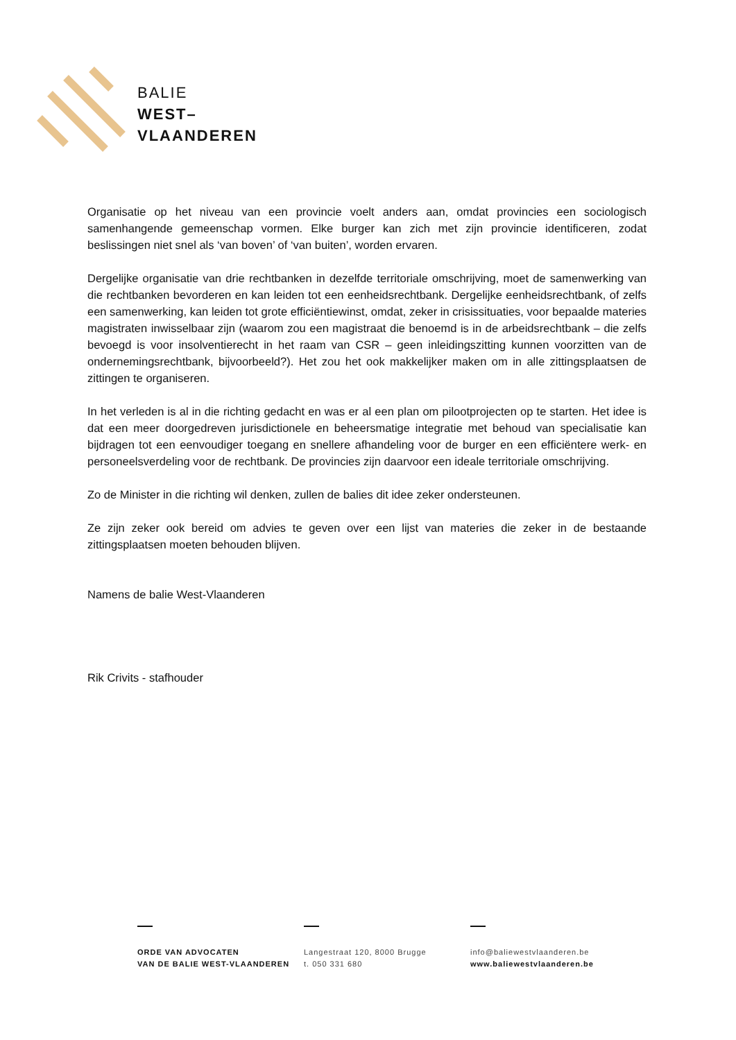BALIE
WEST–
VLAANDEREN
Organisatie op het niveau van een provincie voelt anders aan, omdat provincies een sociologisch samenhangende gemeenschap vormen. Elke burger kan zich met zijn provincie identificeren, zodat beslissingen niet snel als ‘van boven’ of ‘van buiten’, worden ervaren.
Dergelijke organisatie van drie rechtbanken in dezelfde territoriale omschrijving, moet de samenwerking van die rechtbanken bevorderen en kan leiden tot een eenheidsrechtbank. Dergelijke eenheidsrechtbank, of zelfs een samenwerking, kan leiden tot grote efficiëntiewinst, omdat, zeker in crisissituaties, voor bepaalde materies magistraten inwisselbaar zijn (waarom zou een magistraat die benoemd is in de arbeidsrechtbank – die zelfs bevoegd is voor insolventierecht in het raam van CSR – geen inleidingszitting kunnen voorzitten van de ondernemingsrechtbank, bijvoorbeeld?). Het zou het ook makkelijker maken om in alle zittingsplaatsen de zittingen te organiseren.
In het verleden is al in die richting gedacht en was er al een plan om pilootprojecten op te starten. Het idee is dat een meer doorgedreven jurisdictionele en beheersmatige integratie met behoud van specialisatie kan bijdragen tot een eenvoudiger toegang en snellere afhandeling voor de burger en een efficiëntere werk- en personeelsverdeling voor de rechtbank. De provincies zijn daarvoor een ideale territoriale omschrijving.
Zo de Minister in die richting wil denken, zullen de balies dit idee zeker ondersteunen.
Ze zijn zeker ook bereid om advies te geven over een lijst van materies die zeker in de bestaande zittingsplaatsen moeten behouden blijven.
Namens de balie West-Vlaanderen
Rik Crivits - stafhouder
ORDE VAN ADVOCATEN
VAN DE BALIE WEST-VLAANDEREN
Langestraat 120, 8000 Brugge
t. 050 331 680
info@baliewestvlaanderen.be
www.baliewestvlaanderen.be